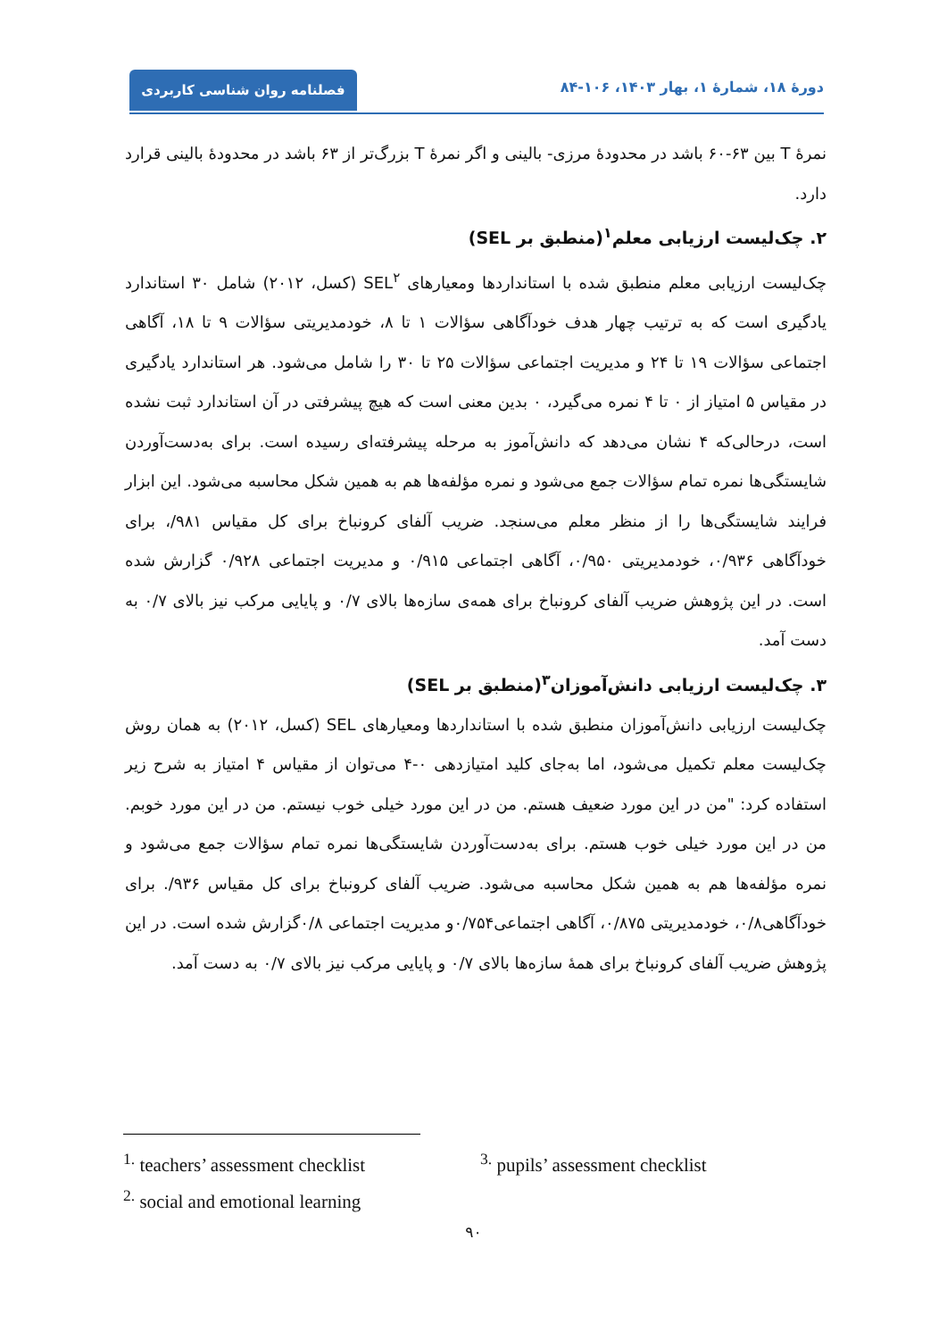فصلنامه روان شناسی کاربردی
دورهٔ ۱۸، شمارهٔ ۱، بهار ۱۴۰۳، ۱۰۶-۸۴
نمرهٔ T بین ۶۳-۶۰ باشد در محدودهٔ مرزی- بالینی و اگر نمرهٔ T بزرگ‌تر از ۶۳ باشد در محدودهٔ بالینی قرارد دارد.
۲. چک‌لیست ارزیابی معلم<sup>۱</sup>(منطبق بر SEL)
چک‌لیست ارزیابی معلم منطبق شده با استانداردها ومعیارهای SEL<sup>۲</sup> (کسل، ۲۰۱۲) شامل ۳۰ استاندارد یادگیری است که به ترتیب چهار هدف خودآگاهی سؤالات ۱ تا ۸، خودمدیریتی سؤالات ۹ تا ۱۸، آگاهی اجتماعی سؤالات ۱۹ تا ۲۴ و مدیریت اجتماعی سؤالات ۲۵ تا ۳۰ را شامل می‌شود. هر استاندارد یادگیری در مقیاس ۵ امتیاز از ۰ تا ۴ نمره می‌گیرد، ۰ بدین معنی است که هیچ پیشرفتی در آن استاندارد ثبت نشده است، درحالی‌که ۴ نشان می‌دهد که دانش‌آموز به مرحله پیشرفته‌ای رسیده است. برای بەدست‌آوردن شایستگی‌ها نمره تمام سؤالات جمع می‌شود و نمره مؤلفه‌ها هم به همین شکل محاسبه می‌شود. این ابزار فرایند شایستگی‌ها را از منظر معلم می‌سنجد. ضریب آلفای کرونباخ برای کل مقیاس ۹۸۱/، برای خودآگاهی ۰/۹۳۶، خودمدیریتی ۰/۹۵۰، آگاهی اجتماعی ۰/۹۱۵ و مدیریت اجتماعی ۰/۹۲۸ گزارش شده است. در این پژوهش ضریب آلفای کرونباخ برای همه‌ی سازه‌ها بالای ۰/۷ و پایایی مرکب نیز بالای ۰/۷ به دست آمد.
۳. چک‌لیست ارزیابی دانش‌آموزان<sup>۳</sup>(منطبق بر SEL)
چک‌لیست ارزیابی دانش‌آموزان منطبق شده با استانداردها ومعیارهای SEL (کسل، ۲۰۱۲) به همان روش چک‌لیست معلم تکمیل می‌شود، اما به‌جای کلید امتیازدهی ۰-۴ می‌توان از مقیاس ۴ امتیاز به شرح زیر استفاده کرد: "من در این مورد ضعیف هستم. من در این مورد خیلی خوب نیستم. من در این مورد خوبم. من در این مورد خیلی خوب هستم. برای بەدست‌آوردن شایستگی‌ها نمره تمام سؤالات جمع می‌شود و نمره مؤلفه‌ها هم به همین شکل محاسبه می‌شود. ضریب آلفای کرونباخ برای کل مقیاس ۹۳۶/. برای خودآگاهی۰/۸، خودمدیریتی ۰/۸۷۵، آگاهی اجتماعی۰/۷۵۴و مدیریت اجتماعی ۰/۸گزارش شده است. در این پژوهش ضریب آلفای کرونباخ برای همهٔ سازه‌ها بالای ۰/۷ و پایایی مرکب نیز بالای ۰/۷ به دست آمد.
<sup>1.</sup> teachers’ assessment checklist <sup>3.</sup> pupils’ assessment checklist
<sup>2.</sup> social and emotional learning
۹۰